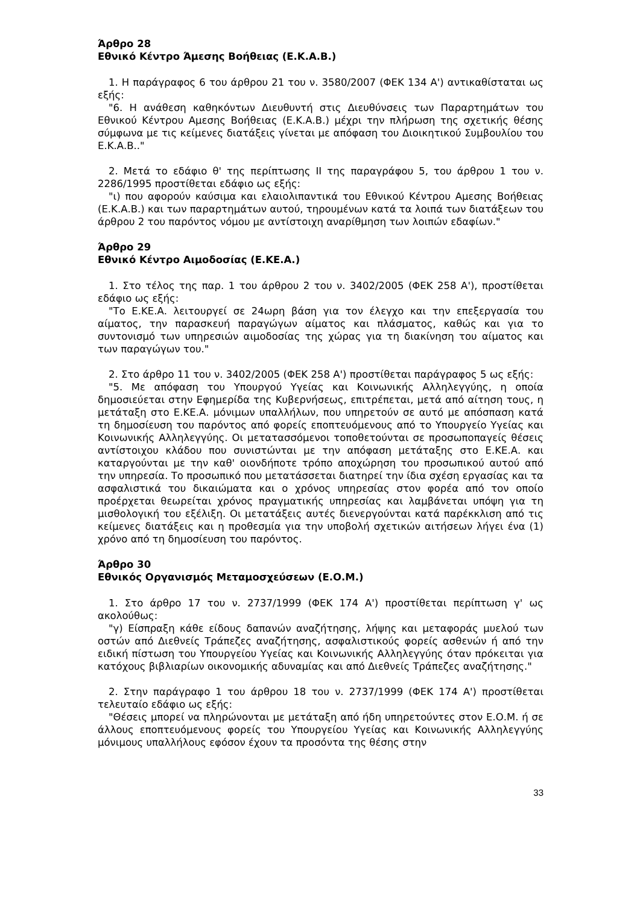Άρθρο 28
Εθνικό Κέντρο Άμεσης Βοήθειας (Ε.Κ.Α.Β.)
1. Η παράγραφος 6 του άρθρου 21 του ν. 3580/2007 (ΦΕΚ 134 Α') αντικαθίσταται ως εξής:
"6. Η ανάθεση καθηκόντων Διευθυντή στις Διευθύνσεις των Παραρτημάτων του Εθνικού Κέντρου Αμεσης Βοήθειας (Ε.Κ.Α.Β.) μέχρι την πλήρωση της σχετικής θέσης σύμφωνα με τις κείμενες διατάξεις γίνεται με απόφαση του Διοικητικού Συμβουλίου του Ε.Κ.Α.Β.."
2. Μετά το εδάφιο θ' της περίπτωσης ΙΙ της παραγράφου 5, του άρθρου 1 του ν. 2286/1995 προστίθεται εδάφιο ως εξής:
"ι) που αφορούν καύσιμα και ελαιολιπαντικά του Εθνικού Κέντρου Αμεσης Βοήθειας (Ε.Κ.Α.Β.) και των παραρτημάτων αυτού, τηρουμένων κατά τα λοιπά των διατάξεων του άρθρου 2 του παρόντος νόμου με αντίστοιχη αναρίθμηση των λοιπών εδαφίων."
Άρθρο 29
Εθνικό Κέντρο Αιμοδοσίας (Ε.ΚΕ.Α.)
1. Στο τέλος της παρ. 1 του άρθρου 2 του ν. 3402/2005 (ΦΕΚ 258 Α'), προστίθεται εδάφιο ως εξής:
"Το Ε.ΚΕ.Α. λειτουργεί σε 24ωρη βάση για τον έλεγχο και την επεξεργασία του αίματος, την παρασκευή παραγώγων αίματος και πλάσματος, καθώς και για το συντονισμό των υπηρεσιών αιμοδοσίας της χώρας για τη διακίνηση του αίματος και των παραγώγων του."
2. Στο άρθρο 11 του ν. 3402/2005 (ΦΕΚ 258 Α') προστίθεται παράγραφος 5 ως εξής:
"5. Με απόφαση του Υπουργού Υγείας και Κοινωνικής Αλληλεγγύης, η οποία δημοσιεύεται στην Εφημερίδα της Κυβερνήσεως, επιτρέπεται, μετά από αίτηση τους, η μετάταξη στο Ε.ΚΕ.Α. μόνιμων υπαλλήλων, που υπηρετούν σε αυτό με απόσπαση κατά τη δημοσίευση του παρόντος από φορείς εποπτευόμενους από το Υπουργείο Υγείας και Κοινωνικής Αλληλεγγύης. Οι μετατασσόμενοι τοποθετούνται σε προσωποπαγείς θέσεις αντίστοιχου κλάδου που συνιστώνται με την απόφαση μετάταξης στο Ε.ΚΕ.Α. και καταργούνται με την καθ' οιονδήποτε τρόπο αποχώρηση του προσωπικού αυτού από την υπηρεσία. Το προσωπικό που μετατάσσεται διατηρεί την ίδια σχέση εργασίας και τα ασφαλιστικά του δικαιώματα και ο χρόνος υπηρεσίας στον φορέα από τον οποίο προέρχεται θεωρείται χρόνος πραγματικής υπηρεσίας και λαμβάνεται υπόψη για τη μισθολογική του εξέλιξη. Οι μετατάξεις αυτές διενεργούνται κατά παρέκκλιση από τις κείμενες διατάξεις και η προθεσμία για την υποβολή σχετικών αιτήσεων λήγει ένα (1) χρόνο από τη δημοσίευση του παρόντος.
Άρθρο 30
Εθνικός Οργανισμός Μεταμοσχεύσεων (Ε.Ο.Μ.)
1. Στο άρθρο 17 του ν. 2737/1999 (ΦΕΚ 174 Α') προστίθεται περίπτωση γ' ως ακολούθως:
"γ) Είσπραξη κάθε είδους δαπανών αναζήτησης, λήψης και μεταφοράς μυελού των οστών από Διεθνείς Τράπεζες αναζήτησης, ασφαλιστικούς φορείς ασθενών ή από την ειδική πίστωση του Υπουργείου Υγείας και Κοινωνικής Αλληλεγγύης όταν πρόκειται για κατόχους βιβλιαρίων οικονομικής αδυναμίας και από Διεθνείς Τράπεζες αναζήτησης."
2. Στην παράγραφο 1 του άρθρου 18 του ν. 2737/1999 (ΦΕΚ 174 Α') προστίθεται τελευταίο εδάφιο ως εξής:
"Θέσεις μπορεί να πληρώνονται με μετάταξη από ήδη υπηρετούντες στον Ε.Ο.Μ. ή σε άλλους εποπτευόμενους φορείς του Υπουργείου Υγείας και Κοινωνικής Αλληλεγγύης μόνιμους υπαλλήλους εφόσον έχουν τα προσόντα της θέσης στην
33